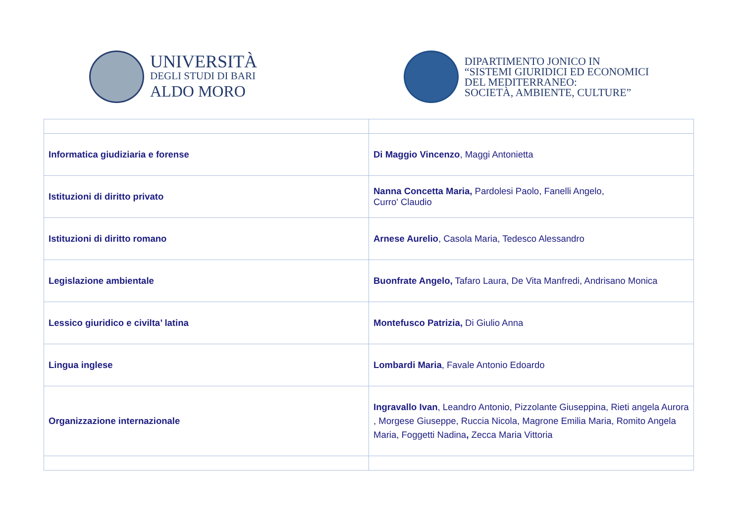UNIVERSITÀ
DEGLI STUDI DI BARI
ALDO MORO
DIPARTIMENTO JONICO IN
“SISTEMI GIURIDICI ED ECONOMICI
DEL MEDITERRANEO:
SOCIETÀ, AMBIENTE, CULTURE”
| Informatica giudiziaria e forense | Di Maggio Vincenzo , Maggi Antonietta |
| Istituzioni di diritto privato | Nanna Concetta Maria, Pardolesi Paolo, Fanelli Angelo, Curro' Claudio |
| Istituzioni di diritto romano | Arnese Aurelio , Casola Maria, Tedesco Alessandro |
| Legislazione ambientale | Buonfrate Angelo, Tafaro Laura, De Vita Manfredi, Andrisano Monica |
| Lessico giuridico e civilta’ latina | Montefusco Patrizia, Di Giulio Anna |
| Lingua inglese | Lombardi Maria , Favale Antonio Edoardo |
| Organizzazione internazionale | Ingravallo Ivan , Leandro Antonio, Pizzolante Giuseppina, Rieti angela Aurora , Morgese Giuseppe, Ruccia Nicola, Magrone Emilia Maria, Romito Angela Maria, Foggetti Nadina , Zecca Maria Vittoria |